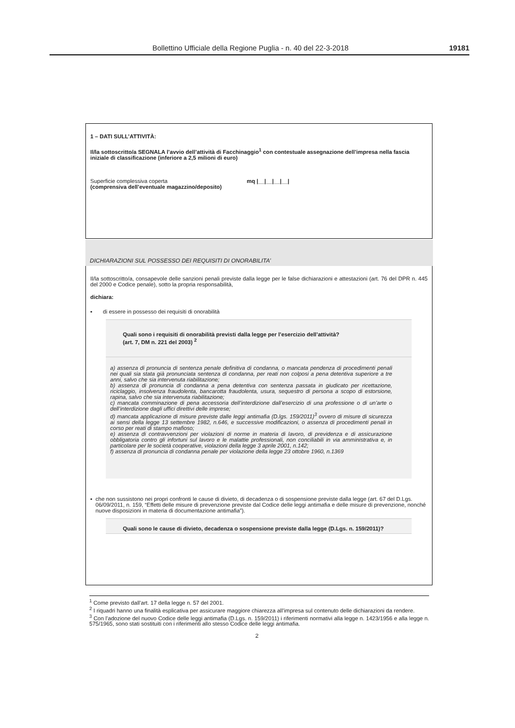Bollettino Ufficiale della Regione Puglia - n. 40 del 22-3-2018 19181
1 – DATI SULL’ATTIVITÀ:
Il/la sottoscritto/a SEGNALA l’avvio dell’attività di Facchinaggio<sup>1</sup> con contestuale assegnazione dell’impresa nella fascia iniziale di classificazione (inferiore a 2,5 milioni di euro)
Superficie complessiva coperta mq |__|__|__|__|
(comprensiva dell’eventuale magazzino/deposito)
DICHIARAZIONI SUL POSSESSO DEI REQUISITI DI ONORABILITA’
Il/la sottoscritto/a, consapevole delle sanzioni penali previste dalla legge per le false dichiarazioni e attestazioni (art. 76 del DPR n. 445 del 2000 e Codice penale), sotto la propria responsabilità,
dichiara:
▪ di essere in possesso dei requisiti di onorabilità
Quali sono i requisiti di onorabilità previsti dalla legge per l’esercizio dell’attività?
(art. 7, DM n. 221 del 2003) <sup>2</sup>
a) assenza di pronuncia di sentenza penale definitiva di condanna, o mancata pendenza di procedimenti penali nei quali sia stata già pronunciata sentenza di condanna, per reati non colposi a pena detentiva superiore a tre anni, salvo che sia intervenuta riabilitazione;
b) assenza di pronuncia di condanna a pena detentiva con sentenza passata in giudicato per ricettazione, riciclaggio, insolvenza fraudolenta, bancarotta fraudolenta, usura, sequestro di persona a scopo di estorsione, rapina, salvo che sia intervenuta riabilitazione;
c) mancata comminazione di pena accessoria dell’interdizione dall’esercizio di una professione o di un’arte o dell’interdizione dagli uffici direttivi delle imprese;
d) mancata applicazione di misure previste dalle leggi antimafia (D.lgs. 159/2011)<sup>3</sup> ovvero di misure di sicurezza ai sensi della legge 13 settembre 1982, n.646, e successive modificazioni, o assenza di procedimenti penali in corso per reati di stampo mafioso;
e) assenza di contravvenzioni per violazioni di norme in materia di lavoro, di previdenza e di assicurazione obbligatoria contro gli infortuni sul lavoro e le malattie professionali, non conciliabili in via amministrativa e, in particolare per le società cooperative, violazioni della legge 3 aprile 2001, n.142;
f) assenza di pronuncia di condanna penale per violazione della legge 23 ottobre 1960, n.1369
▪ che non sussistono nei propri confronti le cause di divieto, di decadenza o di sospensione previste dalla legge (art. 67 del D.Lgs. 06/09/2011, n. 159, “Effetti delle misure di prevenzione previste dal Codice delle leggi antimafia e delle misure di prevenzione, nonché nuove disposizioni in materia di documentazione antimafia”).
Quali sono le cause di divieto, decadenza o sospensione previste dalla legge (D.Lgs. n. 159/2011)?
<sup>1</sup> Come previsto dall’art. 17 della legge n. 57 del 2001.
<sup>2</sup> I riquadri hanno una finalità esplicativa per assicurare maggiore chiarezza all’impresa sul contenuto delle dichiarazioni da rendere.
<sup>3</sup> Con l’adozione del nuovo Codice delle leggi antimafia (D.Lgs. n. 159/2011) i riferimenti normativi alla legge n. 1423/1956 e alla legge n. 575/1965, sono stati sostituiti con i riferimenti allo stesso Codice delle leggi antimafia.
2